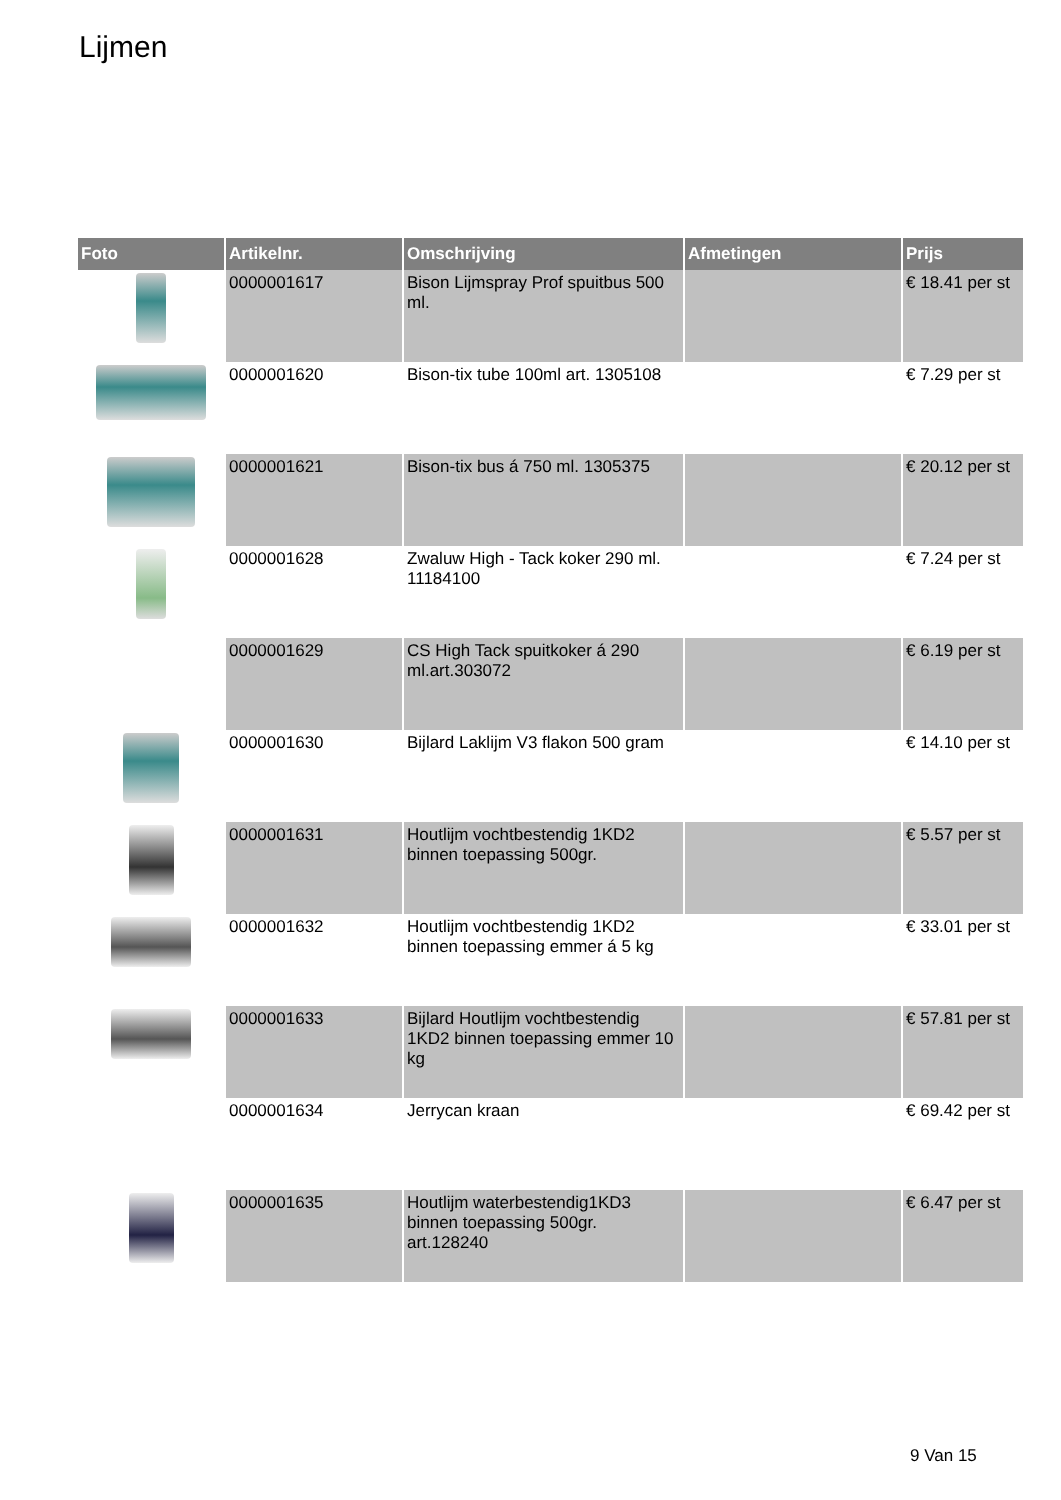Lijmen
| Foto | Artikelnr. | Omschrijving | Afmetingen | Prijs |
| --- | --- | --- | --- | --- |
| | 0000001617 | Bison Lijmspray Prof spuitbus 500 ml. | | € 18.41 per st |
| | 0000001620 | Bison-tix tube 100ml art. 1305108 | | € 7.29 per st |
| | 0000001621 | Bison-tix bus á 750 ml. 1305375 | | € 20.12 per st |
| | 0000001628 | Zwaluw High - Tack koker 290 ml. 11184100 | | € 7.24 per st |
| | 0000001629 | CS High Tack spuitkoker á 290 ml.art.303072 | | € 6.19 per st |
| | 0000001630 | Bijlard Laklijm V3 flakon 500 gram | | € 14.10 per st |
| | 0000001631 | Houtlijm vochtbestendig 1KD2 binnen toepassing 500gr. | | € 5.57 per st |
| | 0000001632 | Houtlijm vochtbestendig 1KD2 binnen toepassing emmer á 5 kg | | € 33.01 per st |
| | 0000001633 | Bijlard Houtlijm vochtbestendig 1KD2 binnen toepassing emmer 10 kg | | € 57.81 per st |
| | 0000001634 | Jerrycan kraan | | € 69.42 per st |
| | 0000001635 | Houtlijm waterbestendig1KD3 binnen toepassing 500gr. art.128240 | | € 6.47 per st |
9 Van 15